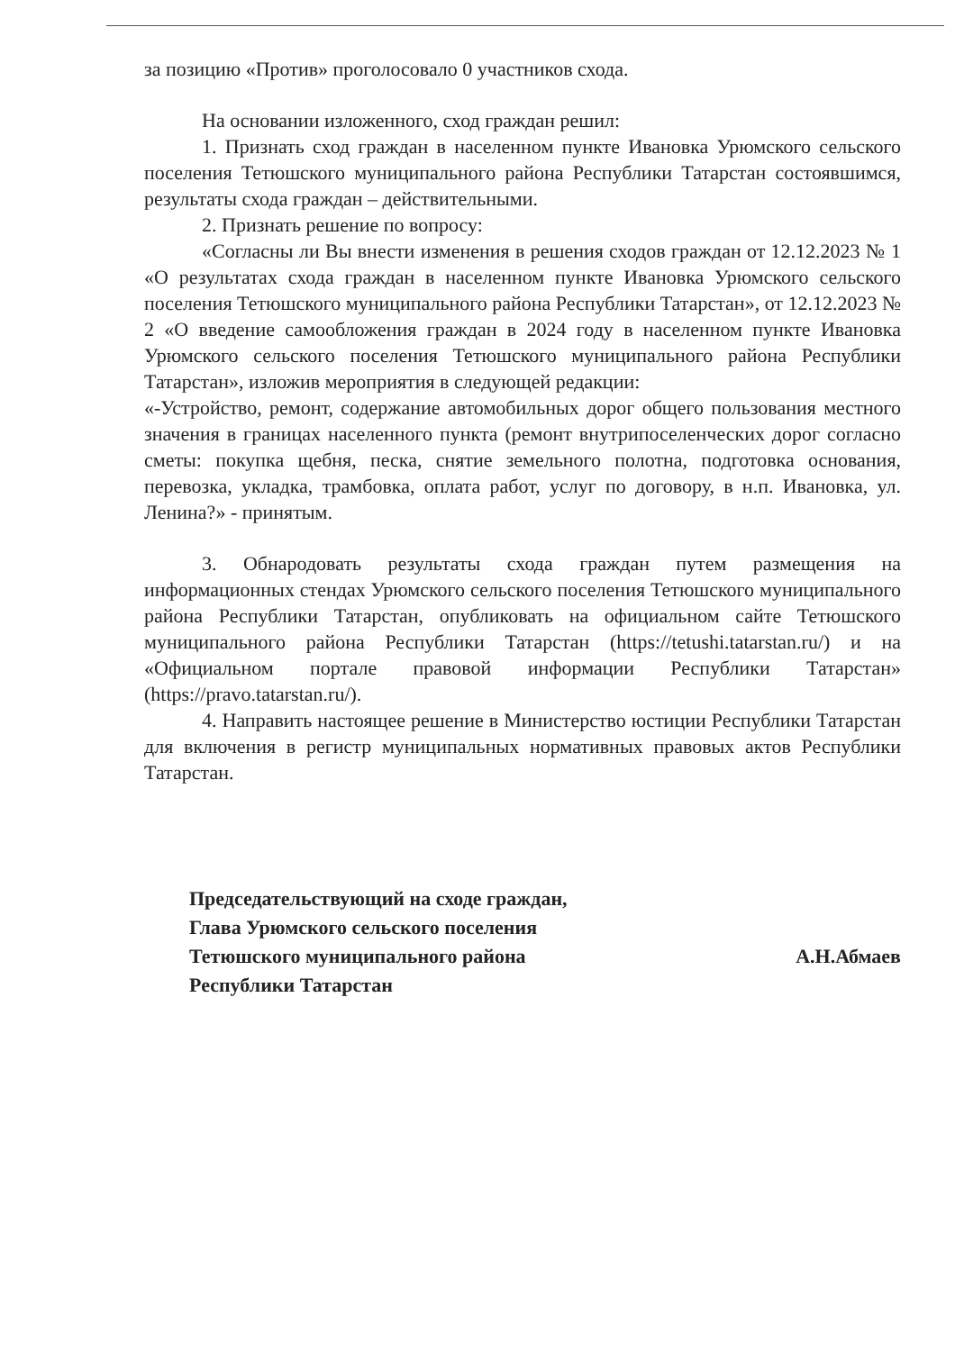за позицию «Против» проголосовало 0 участников схода.
На основании изложенного, сход граждан решил:
1. Признать сход граждан в населенном пункте Ивановка Урюмского сельского поселения Тетюшского муниципального района Республики Татарстан состоявшимся, результаты схода граждан – действительными.
2. Признать решение по вопросу:
«Согласны ли Вы внести изменения в решения сходов граждан от 12.12.2023 № 1 «О результатах схода граждан в населенном пункте Ивановка Урюмского сельского поселения Тетюшского муниципального района Республики Татарстан», от 12.12.2023 № 2 «О введение самообложения граждан в 2024 году в населенном пункте Ивановка Урюмского сельского поселения Тетюшского муниципального района Республики Татарстан», изложив мероприятия в следующей редакции:
«-Устройство, ремонт, содержание автомобильных дорог общего пользования местного значения в границах населенного пункта (ремонт внутрипоселенческих дорог согласно сметы: покупка щебня, песка, снятие земельного полотна, подготовка основания, перевозка, укладка, трамбовка, оплата работ, услуг по договору, в н.п. Ивановка, ул. Ленина?» - принятым.
3. Обнародовать результаты схода граждан путем размещения на информационных стендах Урюмского сельского поселения Тетюшского муниципального района Республики Татарстан, опубликовать на официальном сайте Тетюшского муниципального района Республики Татарстан (https://tetushi.tatarstan.ru/) и на «Официальном портале правовой информации Республики Татарстан» (https://pravo.tatarstan.ru/).
4. Направить настоящее решение в Министерство юстиции Республики Татарстан для включения в регистр муниципальных нормативных правовых актов Республики Татарстан.
Председательствующий на сходе граждан,
Глава Урюмского сельского поселения
Тетюшского муниципального района
Республики Татарстан
А.Н.Абмаев